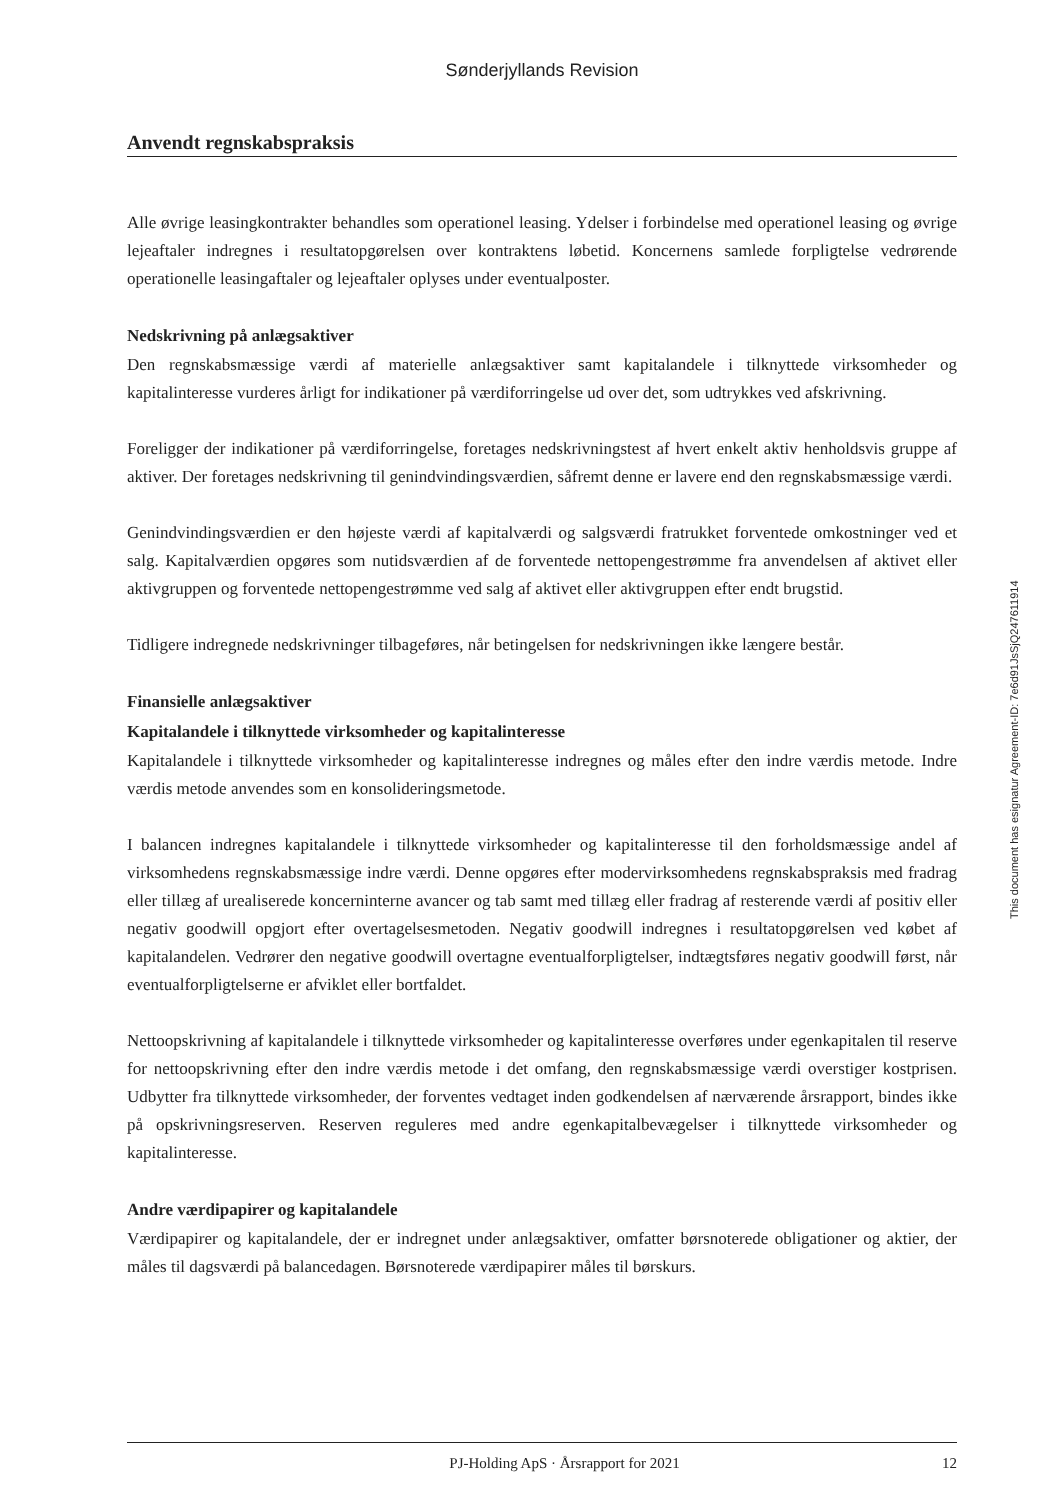Sønderjyllands Revision
Anvendt regnskabspraksis
Alle øvrige leasingkontrakter behandles som operationel leasing. Ydelser i forbindelse med operationel leasing og øvrige lejeaftaler indregnes i resultatopgørelsen over kontraktens løbetid. Koncernens samlede forpligtelse vedrørende operationelle leasingaftaler og lejeaftaler oplyses under eventualposter.
Nedskrivning på anlægsaktiver
Den regnskabsmæssige værdi af materielle anlægsaktiver samt kapitalandele i tilknyttede virksomheder og kapitalinteresse vurderes årligt for indikationer på værdiforringelse ud over det, som udtrykkes ved afskrivning.
Foreligger der indikationer på værdiforringelse, foretages nedskrivningstest af hvert enkelt aktiv henholdsvis gruppe af aktiver. Der foretages nedskrivning til genindvindingsværdien, såfremt denne er lavere end den regnskabsmæssige værdi.
Genindvindingsværdien er den højeste værdi af kapitalværdi og salgsværdi fratrukket forventede omkostninger ved et salg. Kapitalværdien opgøres som nutidsværdien af de forventede nettopengestrømme fra anvendelsen af aktivet eller aktivgruppen og forventede nettopengestrømme ved salg af aktivet eller aktivgruppen efter endt brugstid.
Tidligere indregnede nedskrivninger tilbageføres, når betingelsen for nedskrivningen ikke længere består.
Finansielle anlægsaktiver
Kapitalandele i tilknyttede virksomheder og kapitalinteresse
Kapitalandele i tilknyttede virksomheder og kapitalinteresse indregnes og måles efter den indre værdis metode. Indre værdis metode anvendes som en konsolideringsmetode.
I balancen indregnes kapitalandele i tilknyttede virksomheder og kapitalinteresse til den forholdsmæssige andel af virksomhedens regnskabsmæssige indre værdi. Denne opgøres efter modervirksomhedens regnskabspraksis med fradrag eller tillæg af urealiserede koncerninterne avancer og tab samt med tillæg eller fradrag af resterende værdi af positiv eller negativ goodwill opgjort efter overtagelsesmetoden. Negativ goodwill indregnes i resultatopgørelsen ved købet af kapitalandelen. Vedrører den negative goodwill overtagne eventualforpligtelser, indtægtsføres negativ goodwill først, når eventualforpligtelserne er afviklet eller bortfaldet.
Nettoopskrivning af kapitalandele i tilknyttede virksomheder og kapitalinteresse overføres under egenkapitalen til reserve for nettoopskrivning efter den indre værdis metode i det omfang, den regnskabsmæssige værdi overstiger kostprisen. Udbytter fra tilknyttede virksomheder, der forventes vedtaget inden godkendelsen af nærværende årsrapport, bindes ikke på opskrivningsreserven. Reserven reguleres med andre egenkapitalbevægelser i tilknyttede virksomheder og kapitalinteresse.
Andre værdipapirer og kapitalandele
Værdipapirer og kapitalandele, der er indregnet under anlægsaktiver, omfatter børsnoterede obligationer og aktier, der måles til dagsværdi på balancedagen. Børsnoterede værdipapirer måles til børskurs.
This document has esignatur Agreement-ID: 7e6d91JsSjQ247611914
PJ-Holding ApS · Årsrapport for 2021 12